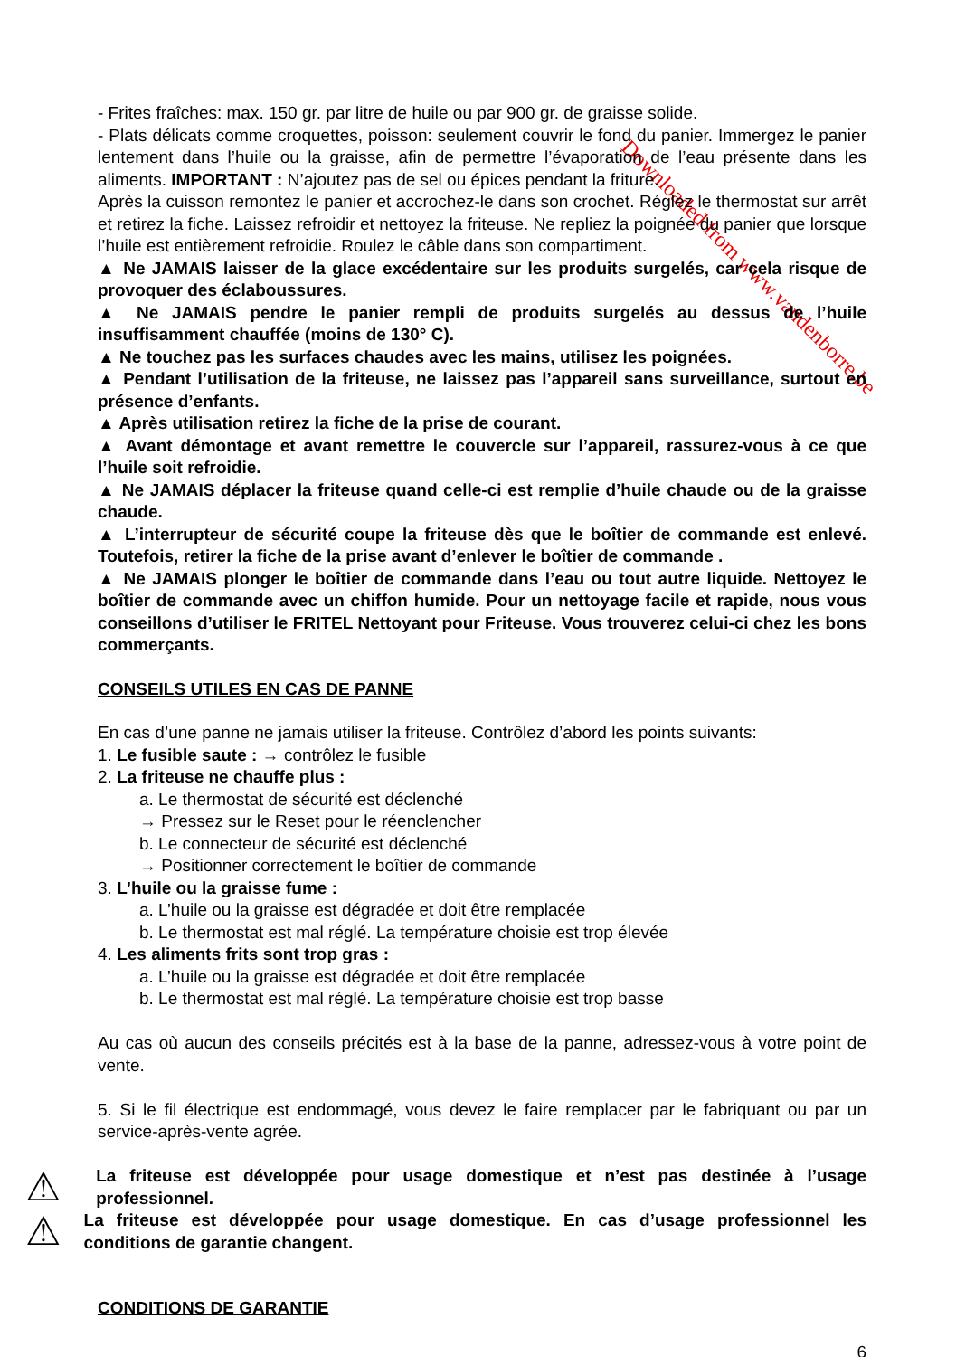Downloaded from www.vandenborre.be
- Frites fraîches: max. 150 gr. par litre de huile ou par 900 gr. de graisse solide.
- Plats délicats comme croquettes, poisson: seulement couvrir le fond du panier. Immergez le panier lentement dans l’huile ou la graisse, afin de permettre l’évaporation de l’eau présente dans les aliments. IMPORTANT : N’ajoutez pas de sel ou épices pendant la friture.
Après la cuisson remontez le panier et accrochez-le dans son crochet. Réglez le thermostat sur arrêt et retirez la fiche. Laissez refroidir et nettoyez la friteuse. Ne repliez la poignée du panier que lorsque l’huile est entièrement refroidie. Roulez le câble dans son compartiment.
▲ Ne JAMAIS laisser de la glace excédentaire sur les produits surgelés, car cela risque de provoquer des éclaboussures.
▲ Ne JAMAIS pendre le panier rempli de produits surgelés au dessus de l’huile insuffisamment chauffée (moins de 130° C).
▲ Ne touchez pas les surfaces chaudes avec les mains, utilisez les poignées.
▲ Pendant l’utilisation de la friteuse, ne laissez pas l’appareil sans surveillance, surtout en présence d’enfants.
▲ Après utilisation retirez la fiche de la prise de courant.
▲ Avant démontage et avant remettre le couvercle sur l’appareil, rassurez-vous à ce que l’huile soit refroidie.
▲ Ne JAMAIS déplacer la friteuse quand celle-ci est remplie d’huile chaude ou de la graisse chaude.
▲ L’interrupteur de sécurité coupe la friteuse dès que le boîtier de commande est enlevé. Toutefois, retirer la fiche de la prise avant d’enlever le boîtier de commande .
▲ Ne JAMAIS plonger le boîtier de commande dans l’eau ou tout autre liquide. Nettoyez le boîtier de commande avec un chiffon humide. Pour un nettoyage facile et rapide, nous vous conseillons d’utiliser le FRITEL Nettoyant pour Friteuse. Vous trouverez celui-ci chez les bons commerçants.
CONSEILS UTILES EN CAS DE PANNE
En cas d’une panne ne jamais utiliser la friteuse. Contrôlez d’abord les points suivants:
1. Le fusible saute : → contrôlez le fusible
2. La friteuse ne chauffe plus :
a. Le thermostat de sécurité est déclenché
→ Pressez sur le Reset pour le réenclencher
b. Le connecteur de sécurité est déclenché
→ Positionner correctement le boîtier de commande
3. L’huile ou la graisse fume :
a. L’huile ou la graisse est dégradée et doit être remplacée
b. Le thermostat est mal réglé. La température choisie est trop élevée
4. Les aliments frits sont trop gras :
a. L’huile ou la graisse est dégradée et doit être remplacée
b. Le thermostat est mal réglé. La température choisie est trop basse
Au cas où aucun des conseils précités est à la base de la panne, adressez-vous à votre point de vente.
5. Si le fil électrique est endommagé, vous devez le faire remplacer par le fabriquant ou par un service-après-vente agrée.
⚠
La friteuse est développée pour usage domestique et n’est pas destinée à l’usage professionnel.
⚠
La friteuse est développée pour usage domestique. En cas d’usage professionnel les conditions de garantie changent.
CONDITIONS DE GARANTIE
6